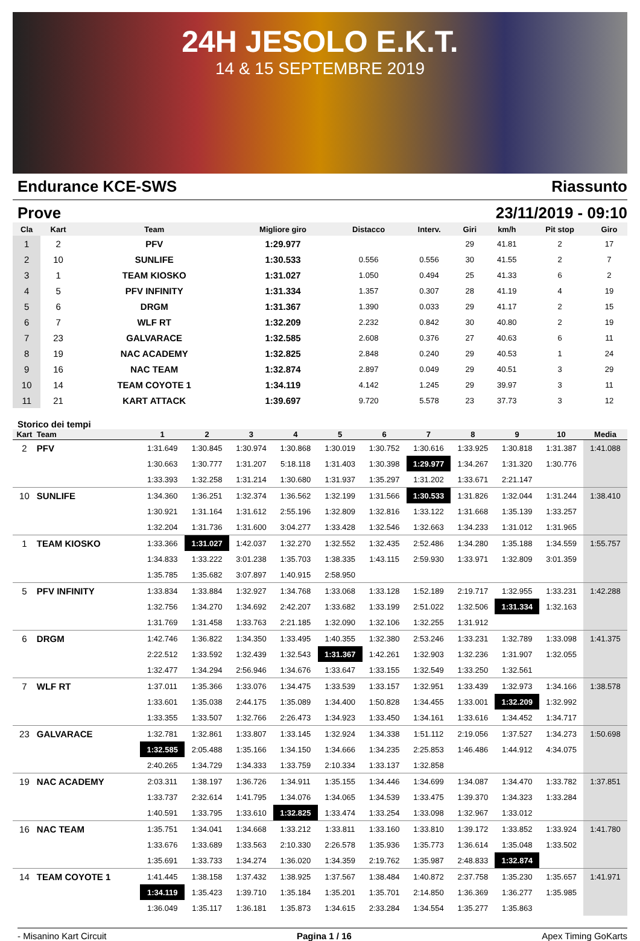24H JESOLO E.K.T.
14 & 15 SEPTEMBRE 2019
Endurance KCE-SWS Riassunto
Prove 23/11/2019 - 09:10
| Cla | Kart | Team | Migliore giro | Distacco | Interv. | Giri | km/h | Pit stop | Giro |
| --- | --- | --- | --- | --- | --- | --- | --- | --- | --- |
| 1 | 2 | PFV | 1:29.977 | | | 29 | 41.81 | 2 | 17 |
| 2 | 10 | SUNLIFE | 1:30.533 | 0.556 | 0.556 | 30 | 41.55 | 2 | 7 |
| 3 | 1 | TEAM KIOSKO | 1:31.027 | 1.050 | 0.494 | 25 | 41.33 | 6 | 2 |
| 4 | 5 | PFV INFINITY | 1:31.334 | 1.357 | 0.307 | 28 | 41.19 | 4 | 19 |
| 5 | 6 | DRGM | 1:31.367 | 1.390 | 0.033 | 29 | 41.17 | 2 | 15 |
| 6 | 7 | WLF RT | 1:32.209 | 2.232 | 0.842 | 30 | 40.80 | 2 | 19 |
| 7 | 23 | GALVARACE | 1:32.585 | 2.608 | 0.376 | 27 | 40.63 | 6 | 11 |
| 8 | 19 | NAC ACADEMY | 1:32.825 | 2.848 | 0.240 | 29 | 40.53 | 1 | 24 |
| 9 | 16 | NAC TEAM | 1:32.874 | 2.897 | 0.049 | 29 | 40.51 | 3 | 29 |
| 10 | 14 | TEAM COYOTE 1 | 1:34.119 | 4.142 | 1.245 | 29 | 39.97 | 3 | 11 |
| 11 | 21 | KART ATTACK | 1:39.697 | 9.720 | 5.578 | 23 | 37.73 | 3 | 12 |
Storico dei tempi
| Kart | Team | 1 | 2 | 3 | 4 | 5 | 6 | 7 | 8 | 9 | 10 | Media |
| --- | --- | --- | --- | --- | --- | --- | --- | --- | --- | --- | --- | --- |
| 2 | PFV | 1:31.649 | 1:30.845 | 1:30.974 | 1:30.868 | 1:30.019 | 1:30.752 | 1:30.616 | 1:33.925 | 1:30.818 | 1:31.387 | 1:41.088 |
| | | 1:30.663 | 1:30.777 | 1:31.207 | 5:18.118 | 1:31.403 | 1:30.398 | 1:29.977 | 1:34.267 | 1:31.320 | 1:30.776 | |
| | | 1:33.393 | 1:32.258 | 1:31.214 | 1:30.680 | 1:31.937 | 1:35.297 | 1:31.202 | 1:33.671 | 2:21.147 | | |
| 10 | SUNLIFE | 1:34.360 | 1:36.251 | 1:32.374 | 1:36.562 | 1:32.199 | 1:31.566 | 1:30.533 | 1:31.826 | 1:32.044 | 1:31.244 | 1:38.410 |
| | | 1:30.921 | 1:31.164 | 1:31.612 | 2:55.196 | 1:32.809 | 1:32.816 | 1:33.122 | 1:31.668 | 1:35.139 | 1:33.257 | |
| | | 1:32.204 | 1:31.736 | 1:31.600 | 3:04.277 | 1:33.428 | 1:32.546 | 1:32.663 | 1:34.233 | 1:31.012 | 1:31.965 | |
| 1 | TEAM KIOSKO | 1:33.366 | 1:31.027 | 1:42.037 | 1:32.270 | 1:32.552 | 1:32.435 | 2:52.486 | 1:34.280 | 1:35.188 | 1:34.559 | 1:55.757 |
| | | 1:34.833 | 1:33.222 | 3:01.238 | 1:35.703 | 1:38.335 | 1:43.115 | 2:59.930 | 1:33.971 | 1:32.809 | 3:01.359 | |
| | | 1:35.785 | 1:35.682 | 3:07.897 | 1:40.915 | 2:58.950 | | | | | | |
| 5 | PFV INFINITY | 1:33.834 | 1:33.884 | 1:32.927 | 1:34.768 | 1:33.068 | 1:33.128 | 1:52.189 | 2:19.717 | 1:32.955 | 1:33.231 | 1:42.288 |
| | | 1:32.756 | 1:34.270 | 1:34.692 | 2:42.207 | 1:33.682 | 1:33.199 | 2:51.022 | 1:32.506 | 1:31.334 | 1:32.163 | |
| | | 1:31.769 | 1:31.458 | 1:33.763 | 2:21.185 | 1:32.090 | 1:32.106 | 1:32.255 | 1:31.912 | | | |
| 6 | DRGM | 1:42.746 | 1:36.822 | 1:34.350 | 1:33.495 | 1:40.355 | 1:32.380 | 2:53.246 | 1:33.231 | 1:32.789 | 1:33.098 | 1:41.375 |
| | | 2:22.512 | 1:33.592 | 1:32.439 | 1:32.543 | 1:31.367 | 1:42.261 | 1:32.903 | 1:32.236 | 1:31.907 | 1:32.055 | |
| | | 1:32.477 | 1:34.294 | 2:56.946 | 1:34.676 | 1:33.647 | 1:33.155 | 1:32.549 | 1:33.250 | 1:32.561 | | |
| 7 | WLF RT | 1:37.011 | 1:35.366 | 1:33.076 | 1:34.475 | 1:33.539 | 1:33.157 | 1:32.951 | 1:33.439 | 1:32.973 | 1:34.166 | 1:38.578 |
| | | 1:33.601 | 1:35.038 | 2:44.175 | 1:35.089 | 1:34.400 | 1:50.828 | 1:34.455 | 1:33.001 | 1:32.209 | 1:32.992 | |
| | | 1:33.355 | 1:33.507 | 1:32.766 | 2:26.473 | 1:34.923 | 1:33.450 | 1:34.161 | 1:33.616 | 1:34.452 | 1:34.717 | |
| 23 | GALVARACE | 1:32.781 | 1:32.861 | 1:33.807 | 1:33.145 | 1:32.924 | 1:34.338 | 1:51.112 | 2:19.056 | 1:37.527 | 1:34.273 | 1:50.698 |
| | | 1:32.585 | 2:05.488 | 1:35.166 | 1:34.150 | 1:34.666 | 1:34.235 | 2:25.853 | 1:46.486 | 1:44.912 | 4:34.075 | |
| | | 2:40.265 | 1:34.729 | 1:34.333 | 1:33.759 | 2:10.334 | 1:33.137 | 1:32.858 | | | | |
| 19 | NAC ACADEMY | 2:03.311 | 1:38.197 | 1:36.726 | 1:34.911 | 1:35.155 | 1:34.446 | 1:34.699 | 1:34.087 | 1:34.470 | 1:33.782 | 1:37.851 |
| | | 1:33.737 | 2:32.614 | 1:41.795 | 1:34.076 | 1:34.065 | 1:34.539 | 1:33.475 | 1:39.370 | 1:34.323 | 1:33.284 | |
| | | 1:40.591 | 1:33.795 | 1:33.610 | 1:32.825 | 1:33.474 | 1:33.254 | 1:33.098 | 1:32.967 | 1:33.012 | | |
| 16 | NAC TEAM | 1:35.751 | 1:34.041 | 1:34.668 | 1:33.212 | 1:33.811 | 1:33.160 | 1:33.810 | 1:39.172 | 1:33.852 | 1:33.924 | 1:41.780 |
| | | 1:33.676 | 1:33.689 | 1:33.563 | 2:10.330 | 2:26.578 | 1:35.936 | 1:35.773 | 1:36.614 | 1:35.048 | 1:33.502 | |
| | | 1:35.691 | 1:33.733 | 1:34.274 | 1:36.020 | 1:34.359 | 2:19.762 | 1:35.987 | 2:48.833 | 1:32.874 | | |
| 14 | TEAM COYOTE 1 | 1:41.445 | 1:38.158 | 1:37.432 | 1:38.925 | 1:37.567 | 1:38.484 | 1:40.872 | 2:37.758 | 1:35.230 | 1:35.657 | 1:41.971 |
| | | 1:34.119 | 1:35.423 | 1:39.710 | 1:35.184 | 1:35.201 | 1:35.701 | 2:14.850 | 1:36.369 | 1:36.277 | 1:35.985 | |
| | | 1:36.049 | 1:35.117 | 1:36.181 | 1:35.873 | 1:34.615 | 2:33.284 | 1:34.554 | 1:35.277 | 1:35.863 | | |
- Misanino Kart Circuit Pagina 1 / 16 Apex Timing GoKarts